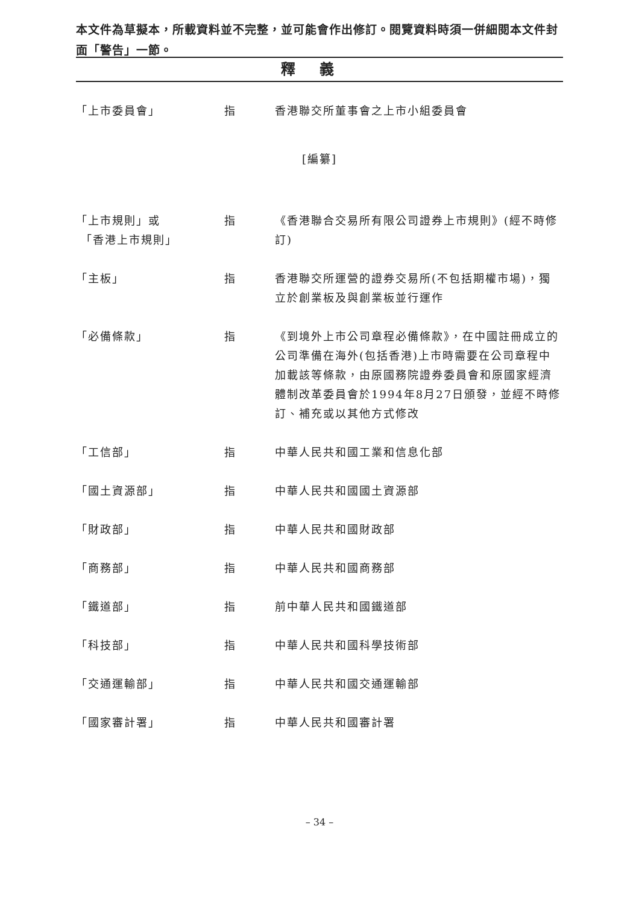本文件為草擬本，所載資料並不完整，並可能會作出修訂。閱覽資料時須一併細閱本文件封面「警告」一節。
釋義
「上市委員會」 指 香港聯交所董事會之上市小組委員會
[編纂]
「上市規則」或
「香港上市規則」
指 《香港聯合交易所有限公司證券上市規則》(經不時修訂)
「主板」 指 香港聯交所運營的證券交易所(不包括期權市場)，獨立於創業板及與創業板並行運作
「必備條款」 指 《到境外上市公司章程必備條款》，在中國註冊成立的公司準備在海外(包括香港)上市時需要在公司章程中加載該等條款，由原國務院證券委員會和原國家經濟體制改革委員會於1994年8月27日頒發，並經不時修訂、補充或以其他方式修改
「工信部」 指 中華人民共和國工業和信息化部
「國土資源部」 指 中華人民共和國國土資源部
「財政部」 指 中華人民共和國財政部
「商務部」 指 中華人民共和國商務部
「鐵道部」 指 前中華人民共和國鐵道部
「科技部」 指 中華人民共和國科學技術部
「交通運輸部」 指 中華人民共和國交通運輸部
「國家審計署」 指 中華人民共和國審計署
– 34 –